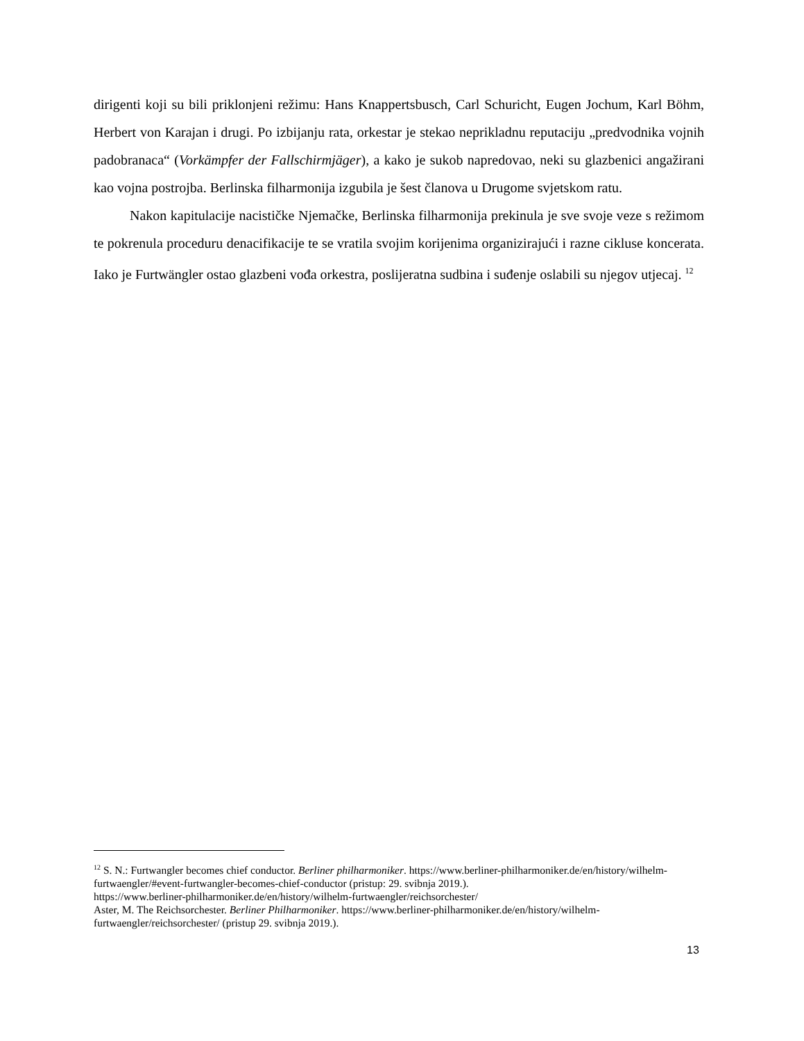dirigenti koji su bili priklonjeni režimu: Hans Knappertsbusch, Carl Schuricht, Eugen Jochum, Karl Böhm, Herbert von Karajan i drugi. Po izbijanju rata, orkestar je stekao neprikladnu reputaciju „predvodnika vojnih padobranaca“ (Vorkämpfer der Fallschirmjäger), a kako je sukob napredovao, neki su glazbenici angažirani kao vojna postrojba. Berlinska filharmonija izgubila je šest članova u Drugome svjetskom ratu.
Nakon kapitulacije nacističke Njemačke, Berlinska filharmonija prekinula je sve svoje veze s režimom te pokrenula proceduru denacifikacije te se vratila svojim korijenima organizirajući i razne cikluse koncerata. Iako je Furtwängler ostao glazbeni vođa orkestra, poslijeratna sudbina i suđenje oslabili su njegov utjecaj. <sup>12</sup>
<sup>12</sup> S. N.: Furtwangler becomes chief conductor. Berliner philharmoniker. https://www.berliner-philharmoniker.de/en/history/wilhelm-furtwaengler/#event-furtwangler-becomes-chief-conductor (pristup: 29. svibnja 2019.).
https://www.berliner-philharmoniker.de/en/history/wilhelm-furtwaengler/reichsorchester/
Aster, M. The Reichsorchester. Berliner Philharmoniker. https://www.berliner-philharmoniker.de/en/history/wilhelm-furtwaengler/reichsorchester/ (pristup 29. svibnja 2019.).
13